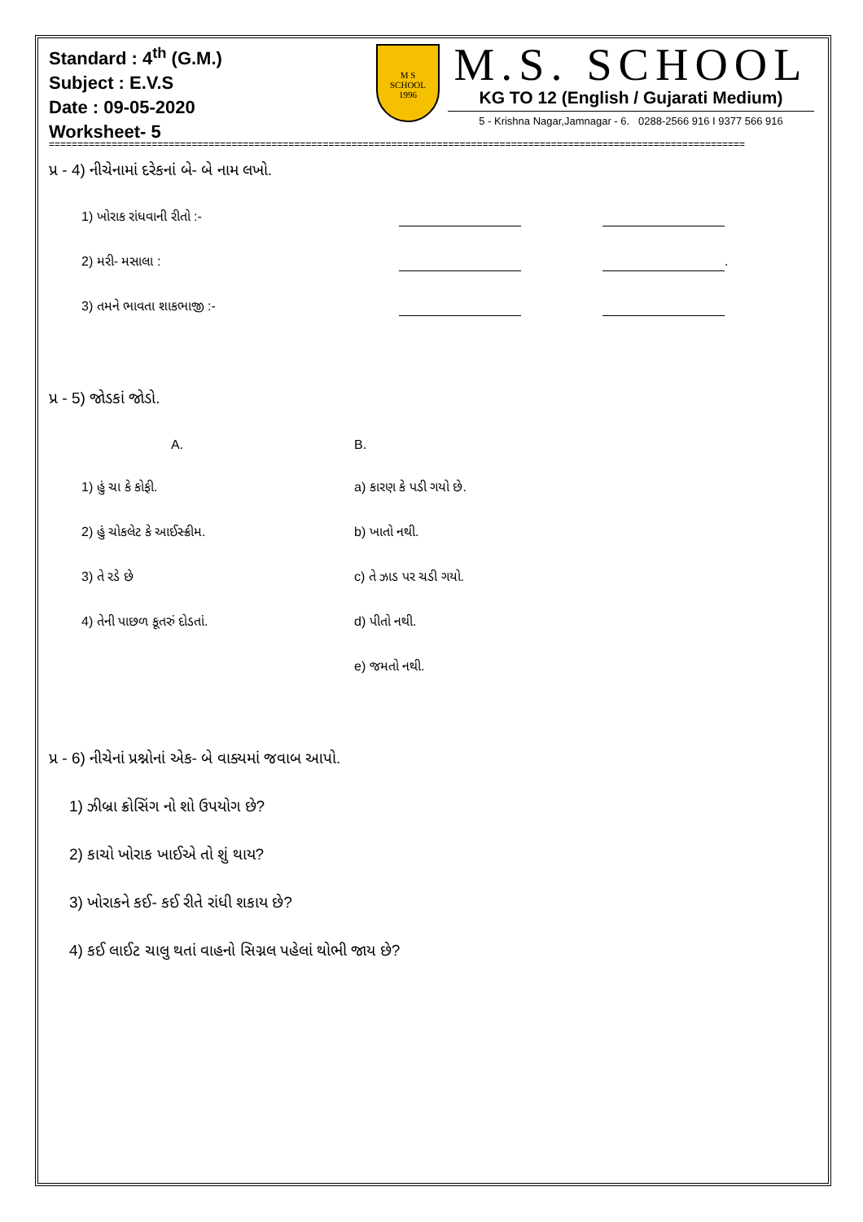Standard : 4<sup>th</sup> (G.M.)
Subject : E.V.S
Date : 09-05-2020
Worksheet- 5
M S
SCHOOL
1996
M.S. SCHOOL
KG TO 12 (English / Gujarati Medium)
5 - Krishna Nagar,Jamnagar - 6. 0288-2566 916 I 9377 566 916
==========================================================================================================================
પ્ર - 4) નીચેનામાં દરેકનાં બે- બે નામ લખો.
1) ખોરાક રાંધવાની રીતો :-
2) મરી- મસાલા : .
3) તમને ભાવતા શાકભાજી :-
પ્ર - 5) જોડકાં જોડો.
A. B.
1) હું ચા કે કોફી. a) કારણ કે પડી ગયો છે.
2) હું ચોકલેટ કે આઈસ્ક્રીમ. b) ખાતો નથી.
3) તે રડે છે c) તે ઝાડ પર ચડી ગયો.
4) તેની પાછળ કૂતરું દોડતાં. d) પીતો નથી.
e) જમતો નથી.
પ્ર - 6) નીચેનાં પ્રશ્નોનાં એક- બે વાક્યમાં જવાબ આપો.
1) ઝીબ્રા ક્રોસિંગ નો શો ઉપયોગ છે?
2) કાચો ખોરાક ખાઈએ તો શું થાય?
3) ખોરાકને કઈ- કઈ રીતે રાંધી શકાય છે?
4) કઈ લાઈટ ચાલુ થતાં વાહનો સિગ્નલ પહેલાં થોભી જાય છે?